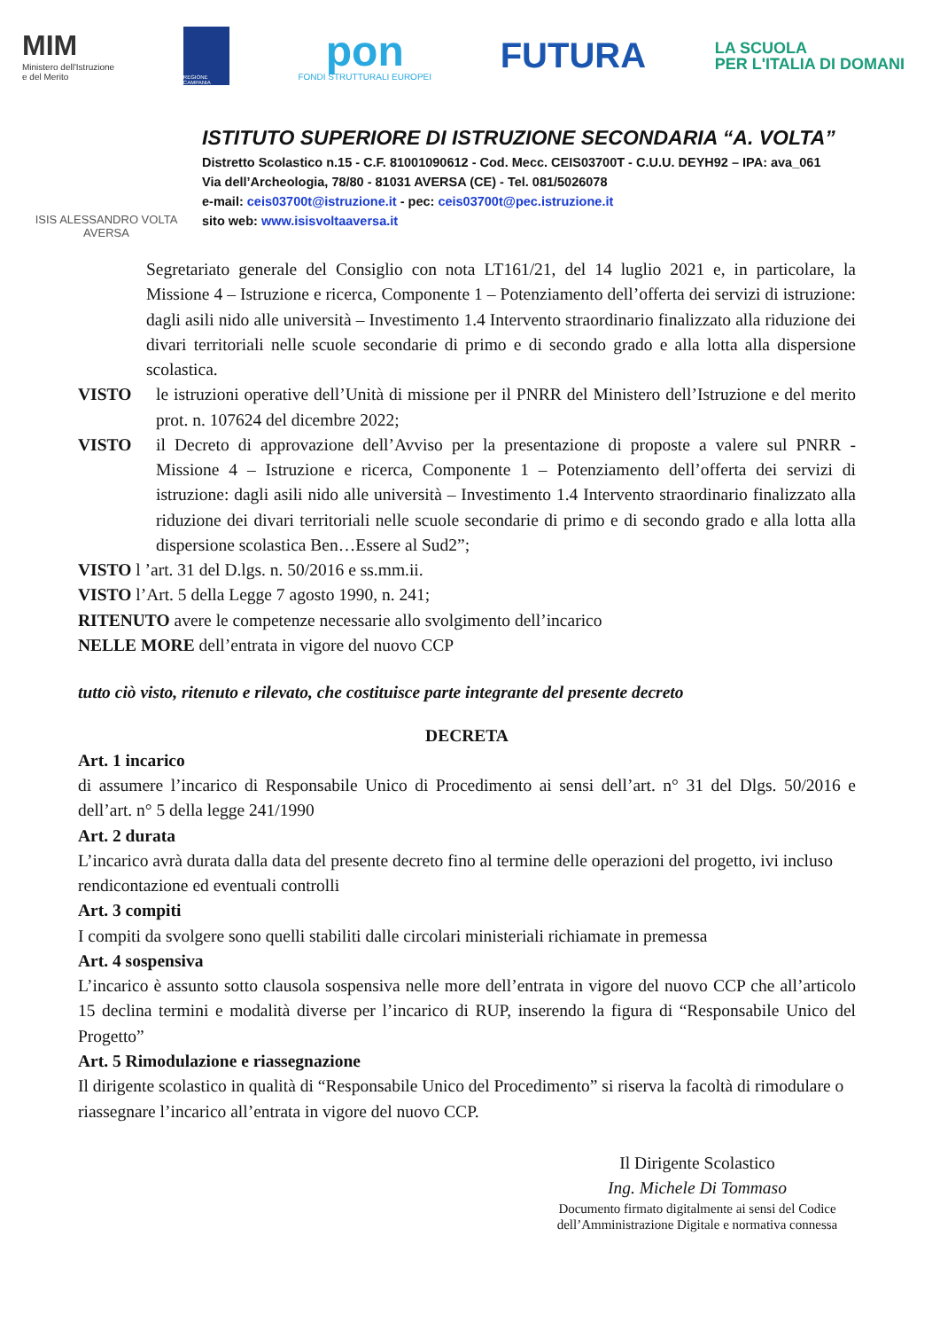MIM
Ministero dell'Istruzione
e del Merito
REGIONE CAMPANIA
pon
FONDI STRUTTURALI EUROPEI
FUTURA
LA SCUOLA
PER L'ITALIA DI DOMANI
ISIS ALESSANDRO VOLTA
AVERSA
ISTITUTO SUPERIORE DI ISTRUZIONE SECONDARIA “A. VOLTA”
Distretto Scolastico n.15 - C.F. 81001090612 - Cod. Mecc. CEIS03700T - C.U.U. DEYH92 – IPA: ava_061
Via dell’Archeologia, 78/80 - 81031 AVERSA (CE) - Tel. 081/5026078
e-mail: ceis03700t@istruzione.it - pec: ceis03700t@pec.istruzione.it
sito web: www.isisvoltaaversa.it
Segretariato generale del Consiglio con nota LT161/21, del 14 luglio 2021 e, in particolare, la Missione 4 – Istruzione e ricerca, Componente 1 – Potenziamento dell’offerta dei servizi di istruzione: dagli asili nido alle università – Investimento 1.4 Intervento straordinario finalizzato alla riduzione dei divari territoriali nelle scuole secondarie di primo e di secondo grado e alla lotta alla dispersione scolastica.
VISTO le istruzioni operative dell’Unità di missione per il PNRR del Ministero dell’Istruzione e del merito prot. n. 107624 del dicembre 2022;
VISTO il Decreto di approvazione dell’Avviso per la presentazione di proposte a valere sul PNRR - Missione 4 – Istruzione e ricerca, Componente 1 – Potenziamento dell’offerta dei servizi di istruzione: dagli asili nido alle università – Investimento 1.4 Intervento straordinario finalizzato alla riduzione dei divari territoriali nelle scuole secondarie di primo e di secondo grado e alla lotta alla dispersione scolastica Ben…Essere al Sud2”;
VISTO l ’art. 31 del D.lgs. n. 50/2016 e ss.mm.ii.
VISTO l’Art. 5 della Legge 7 agosto 1990, n. 241;
RITENUTO avere le competenze necessarie allo svolgimento dell’incarico
NELLE MORE dell’entrata in vigore del nuovo CCP
tutto ciò visto, ritenuto e rilevato, che costituisce parte integrante del presente decreto
DECRETA
Art. 1 incarico
di assumere l’incarico di Responsabile Unico di Procedimento ai sensi dell’art. n° 31 del Dlgs. 50/2016 e dell’art. n° 5 della legge 241/1990
Art. 2 durata
L’incarico avrà durata dalla data del presente decreto fino al termine delle operazioni del progetto, ivi incluso rendicontazione ed eventuali controlli
Art. 3 compiti
I compiti da svolgere sono quelli stabiliti dalle circolari ministeriali richiamate in premessa
Art. 4 sospensiva
L’incarico è assunto sotto clausola sospensiva nelle more dell’entrata in vigore del nuovo CCP che all’articolo 15 declina termini e modalità diverse per l’incarico di RUP, inserendo la figura di “Responsabile Unico del Progetto”
Art. 5 Rimodulazione e riassegnazione
Il dirigente scolastico in qualità di “Responsabile Unico del Procedimento” si riserva la facoltà di rimodulare o riassegnare l’incarico all’entrata in vigore del nuovo CCP.
Il Dirigente Scolastico
Ing. Michele Di Tommaso
Documento firmato digitalmente ai sensi del Codice dell’Amministrazione Digitale e normativa connessa